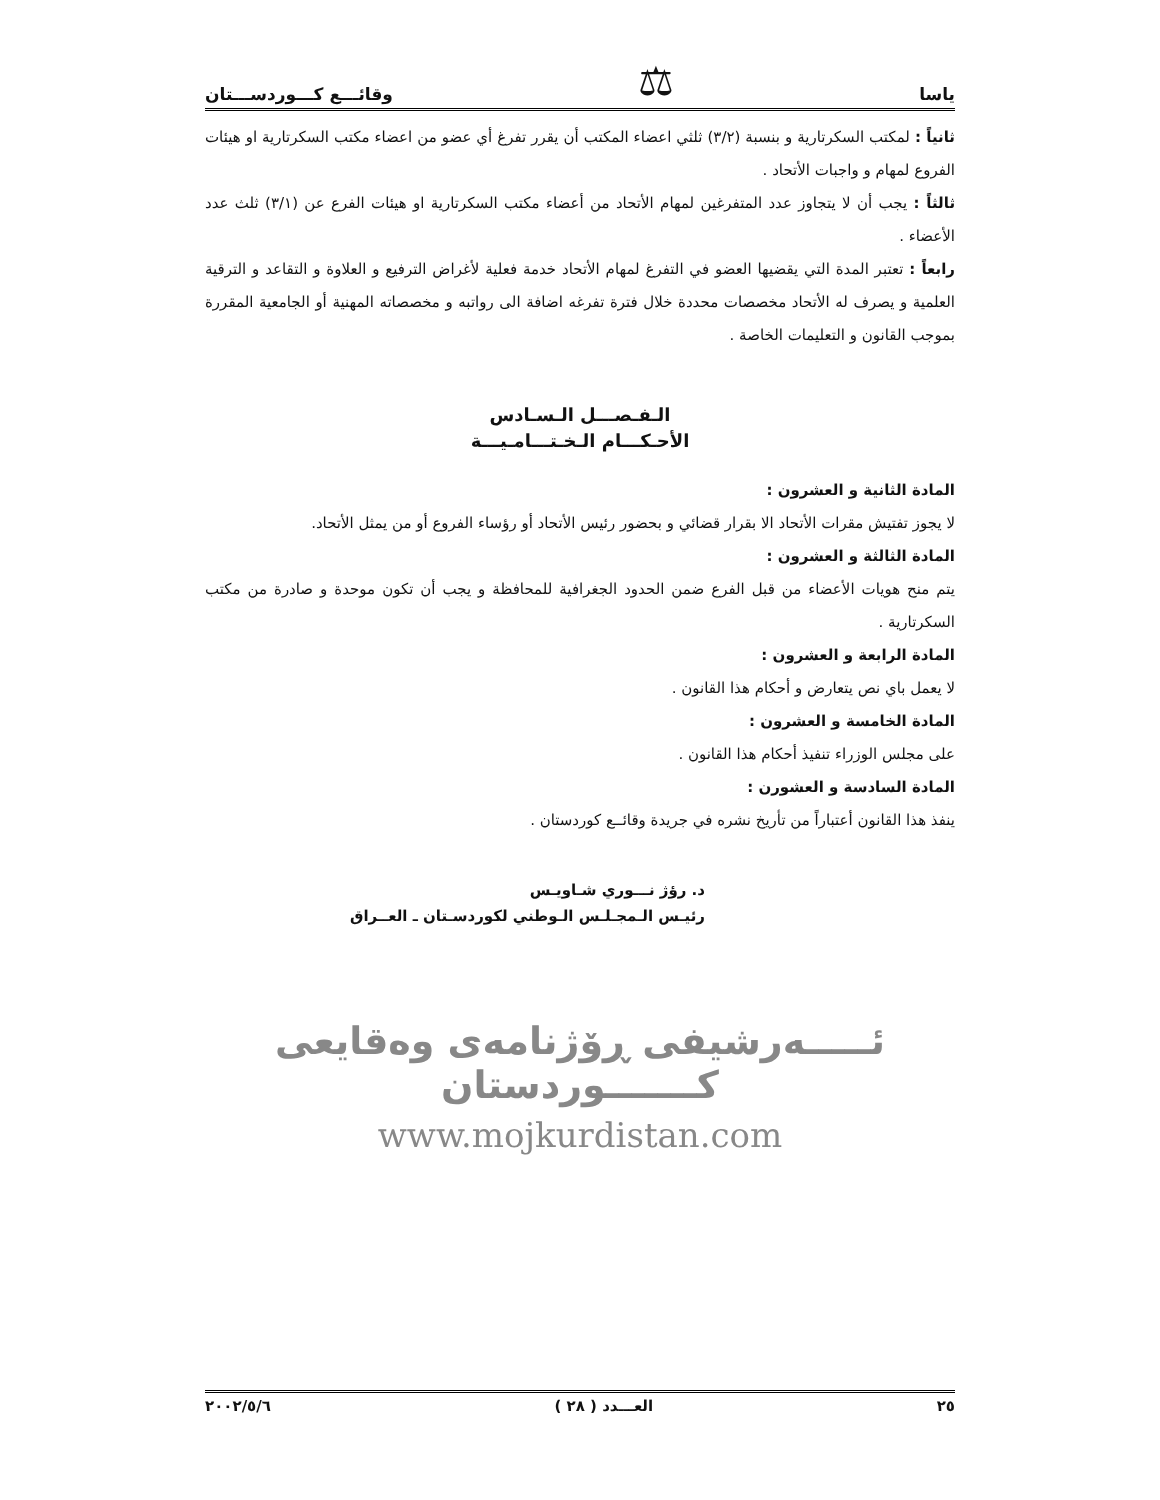ياسا ⚖ وقائـــع كـــوردســـتان
ثانياً : لمكتب السكرتارية و بنسبة (٣/٢) ثلثي اعضاء المكتب أن يقرر تفرغ أي عضو من اعضاء مكتب السكرتارية او هيئات الفروع لمهام و واجبات الأتحاد .
ثالثاً : يجب أن لا يتجاوز عدد المتفرغين لمهام الأتحاد من أعضاء مكتب السكرتارية او هيئات الفرع عن (٣/١) ثلث عدد الأعضاء .
رابعاً : تعتبر المدة التي يقضيها العضو في التفرغ لمهام الأتحاد خدمة فعلية لأغراض الترفيع و العلاوة و التقاعد و الترقية العلمية و يصرف له الأتحاد مخصصات محددة خلال فترة تفرغه اضافة الى رواتبه و مخصصاته المهنية أو الجامعية المقررة بموجب القانون و التعليمات الخاصة .
الـفـصـــل الـسـادس
الأحـكـــام الـخـتـــامـيـــة
المادة الثانية و العشرون :
لا يجوز تفتيش مقرات الأتحاد الا بقرار قضائي و بحضور رئيس الأتحاد أو رؤساء الفروع أو من يمثل الأتحاد.
المادة الثالثة و العشرون :
يتم منح هويات الأعضاء من قبل الفرع ضمن الحدود الجغرافية للمحافظة و يجب أن تكون موحدة و صادرة من مكتب السكرتارية .
المادة الرابعة و العشرون :
لا يعمل باي نص يتعارض و أحكام هذا القانون .
المادة الخامسة و العشرون :
على مجلس الوزراء تنفيذ أحكام هذا القانون .
المادة السادسة و العشورن :
ينفذ هذا القانون أعتباراً من تأريخ نشره في جريدة وقائــع كوردستان .
د. رؤژ نـــوري شـاويـس
رئيـس الـمجـلـس الـوطني لكوردسـتان ـ العــراق
ئـــــەرشيفی ڕۆژنامەی وەقايعی كـــــــوردستان
www.mojkurdistan.com
٢٥ العـــدد ( ٢٨ ) ٢٠٠٢/٥/٦